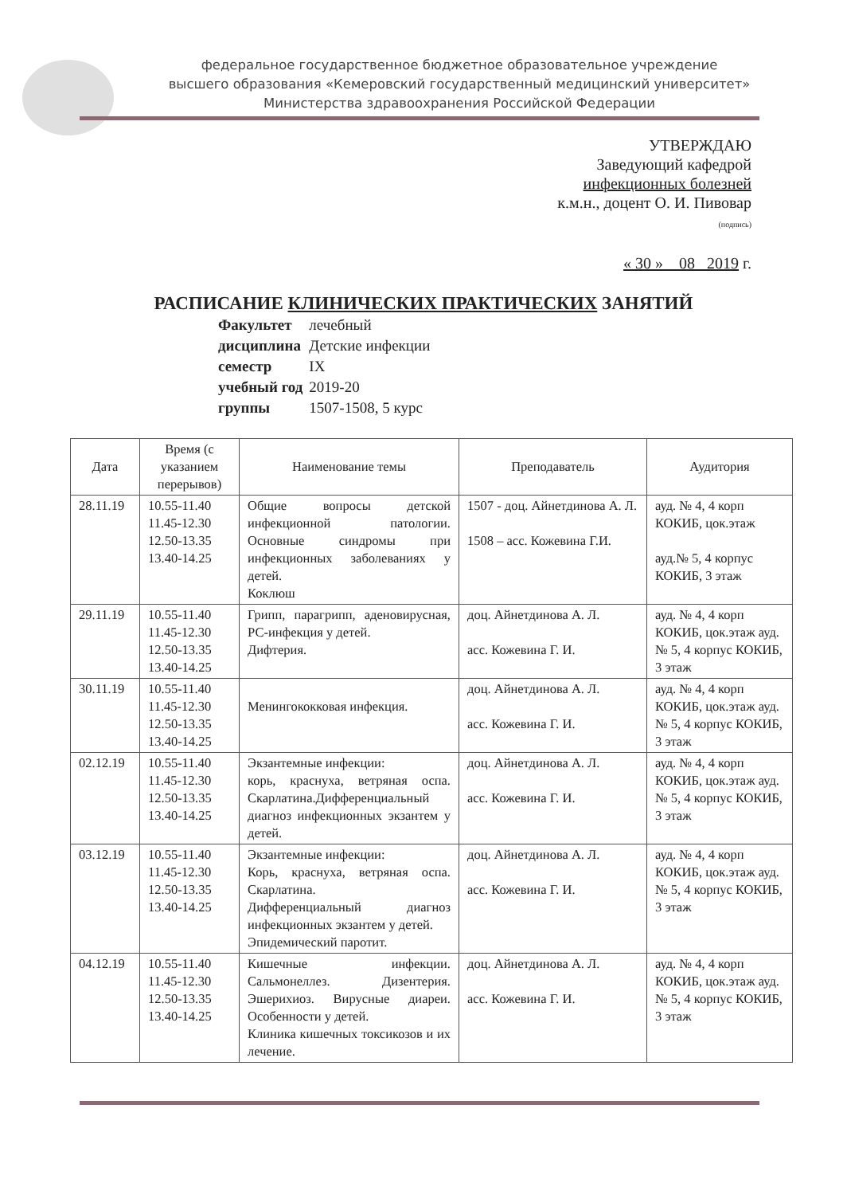федеральное государственное бюджетное образовательное учреждение
высшего образования «Кемеровский государственный медицинский университет»
Министерства здравоохранения Российской Федерации
УТВЕРЖДАЮ
Заведующий кафедрой
инфекционных болезней
к.м.н., доцент О. И. Пивовар
(подпись)
« 30 » 08 2019 г.
РАСПИСАНИЕ КЛИНИЧЕСКИХ ПРАКТИЧЕСКИХ ЗАНЯТИЙ
| Факультет | лечебный |
| дисциплина | Детские инфекции |
| семестр | IX |
| учебный год | 2019-20 |
| группы | 1507-1508, 5 курс |
| Дата | Время (с указанием перерывов) | Наименование темы | Преподаватель | Аудитория |
| --- | --- | --- | --- | --- |
| 28.11.19 | 10.55-11.40 11.45-12.30 12.50-13.35 13.40-14.25 | Общие вопросы детской инфекционной патологии. Основные синдромы при инфекционных заболеваниях у детей. Коклюш | 1507 - доц. Айнетдинова А. Л. 1508 – асс. Кожевина Г.И. | ауд. № 4, 4 корп КОКИБ, цок.этаж ауд.№ 5, 4 корпус КОКИБ, 3 этаж |
| 29.11.19 | 10.55-11.40 11.45-12.30 12.50-13.35 13.40-14.25 | Грипп, парагрипп, аденовирусная, РС-инфекция у детей. Дифтерия. | доц. Айнетдинова А. Л. асс. Кожевина Г. И. | ауд. № 4, 4 корп КОКИБ, цок.этаж ауд.№ 5, 4 корпус КОКИБ, 3 этаж |
| 30.11.19 | 10.55-11.40 11.45-12.30 12.50-13.35 13.40-14.25 | Менингококковая инфекция. | доц. Айнетдинова А. Л. асс. Кожевина Г. И. | ауд. № 4, 4 корп КОКИБ, цок.этаж ауд.№ 5, 4 корпус КОКИБ, 3 этаж |
| 02.12.19 | 10.55-11.40 11.45-12.30 12.50-13.35 13.40-14.25 | Экзантемные инфекции: корь, краснуха, ветряная оспа. Скарлатина.Дифференциальный диагноз инфекционных экзантем у детей. | доц. Айнетдинова А. Л. асс. Кожевина Г. И. | ауд. № 4, 4 корп КОКИБ, цок.этаж ауд.№ 5, 4 корпус КОКИБ, 3 этаж |
| 03.12.19 | 10.55-11.40 11.45-12.30 12.50-13.35 13.40-14.25 | Экзантемные инфекции: Корь, краснуха, ветряная оспа. Скарлатина. Дифференциальный диагноз инфекционных экзантем у детей. Эпидемический паротит. | доц. Айнетдинова А. Л. асс. Кожевина Г. И. | ауд. № 4, 4 корп КОКИБ, цок.этаж ауд.№ 5, 4 корпус КОКИБ, 3 этаж |
| 04.12.19 | 10.55-11.40 11.45-12.30 12.50-13.35 13.40-14.25 | Кишечные инфекции. Сальмонеллез. Дизентерия. Эшерихиоз. Вирусные диареи. Особенности у детей. Клиника кишечных токсикозов и их лечение. | доц. Айнетдинова А. Л. асс. Кожевина Г. И. | ауд. № 4, 4 корп КОКИБ, цок.этаж ауд.№ 5, 4 корпус КОКИБ, 3 этаж |